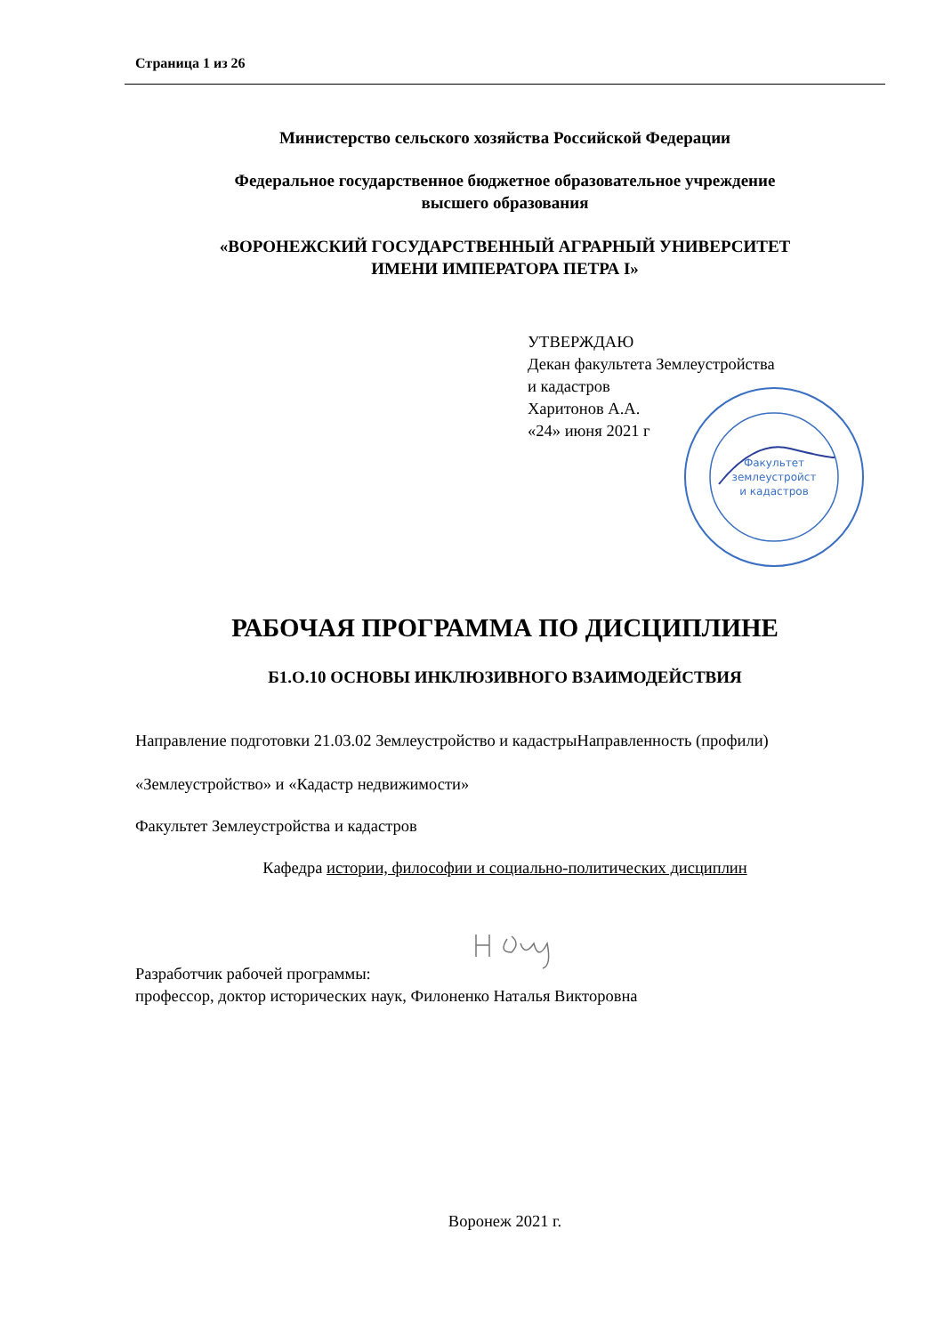Страница 1 из 26
Министерство сельского хозяйства Российской Федерации
Федеральное государственное бюджетное образовательное учреждение
высшего образования
«ВОРОНЕЖСКИЙ ГОСУДАРСТВЕННЫЙ АГРАРНЫЙ УНИВЕРСИТЕТ
ИМЕНИ ИМПЕРАТОРА ПЕТРА I»
УТВЕРЖДАЮ
Декан факультета Землеустройства
и кадастров
Харитонов А.А.
«24» июня 2021 г
РАБОЧАЯ ПРОГРАММА ПО ДИСЦИПЛИНЕ
Б1.О.10 ОСНОВЫ ИНКЛЮЗИВНОГО ВЗАИМОДЕЙСТВИЯ
Направление подготовки 21.03.02 Землеустройство и кадастрыНаправленность (профили)
«Землеустройство» и «Кадастр недвижимости»
Факультет Землеустройства и кадастров
Кафедра истории, философии и социально-политических дисциплин
Разработчик рабочей программы:
профессор, доктор исторических наук, Филоненко Наталья Викторовна
Воронеж 2021 г.
Факультет
землеустройст
и кадастров